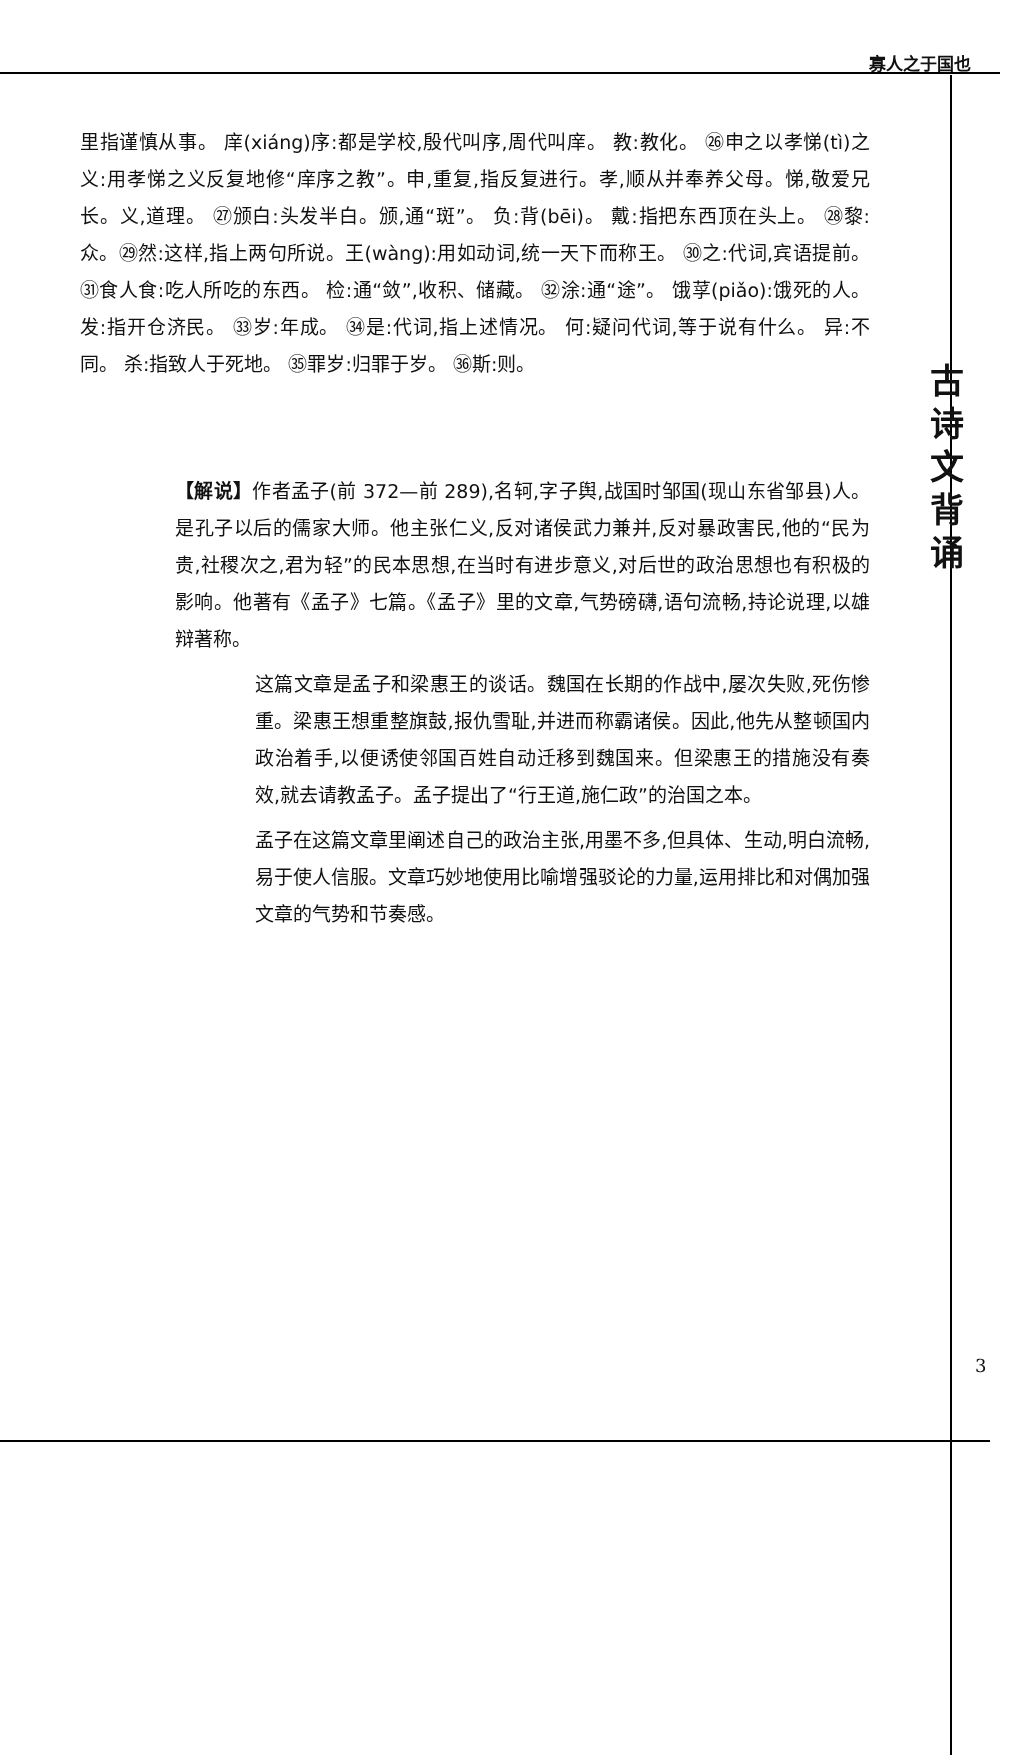寡人之于国也
里指谨慎从事。 庠(xiáng)序:都是学校,殷代叫序,周代叫庠。 教:教化。 ㉖申之以孝悌(tì)之义:用孝悌之义反复地修“庠序之教”。申,重复,指反复进行。孝,顺从并奉养父母。悌,敬爱兄长。义,道理。 ㉗颁白:头发半白。颁,通“斑”。 负:背(bēi)。 戴:指把东西顶在头上。 ㉘黎:众。㉙然:这样,指上两句所说。王(wàng):用如动词,统一天下而称王。 ㉚之:代词,宾语提前。 ㉛食人食:吃人所吃的东西。 检:通“敛”,收积、储藏。 ㉜涂:通“途”。 饿莩(piǎo):饿死的人。 发:指开仓济民。 ㉝岁:年成。 ㉞是:代词,指上述情况。 何:疑问代词,等于说有什么。 异:不同。 杀:指致人于死地。 ㉟罪岁:归罪于岁。 ㊱斯:则。
古
诗
文
背
诵
【解说】作者孟子(前 372—前 289),名轲,字子舆,战国时邹国(现山东省邹县)人。是孔子以后的儒家大师。他主张仁义,反对诸侯武力兼并,反对暴政害民,他的“民为贵,社稷次之,君为轻”的民本思想,在当时有进步意义,对后世的政治思想也有积极的影响。他著有《孟子》七篇。《孟子》里的文章,气势磅礴,语句流畅,持论说理,以雄辩著称。
这篇文章是孟子和梁惠王的谈话。魏国在长期的作战中,屡次失败,死伤惨重。梁惠王想重整旗鼓,报仇雪耻,并进而称霸诸侯。因此,他先从整顿国内政治着手,以便诱使邻国百姓自动迁移到魏国来。但梁惠王的措施没有奏效,就去请教孟子。孟子提出了“行王道,施仁政”的治国之本。
孟子在这篇文章里阐述自己的政治主张,用墨不多,但具体、生动,明白流畅,易于使人信服。文章巧妙地使用比喻增强驳论的力量,运用排比和对偶加强文章的气势和节奏感。
3